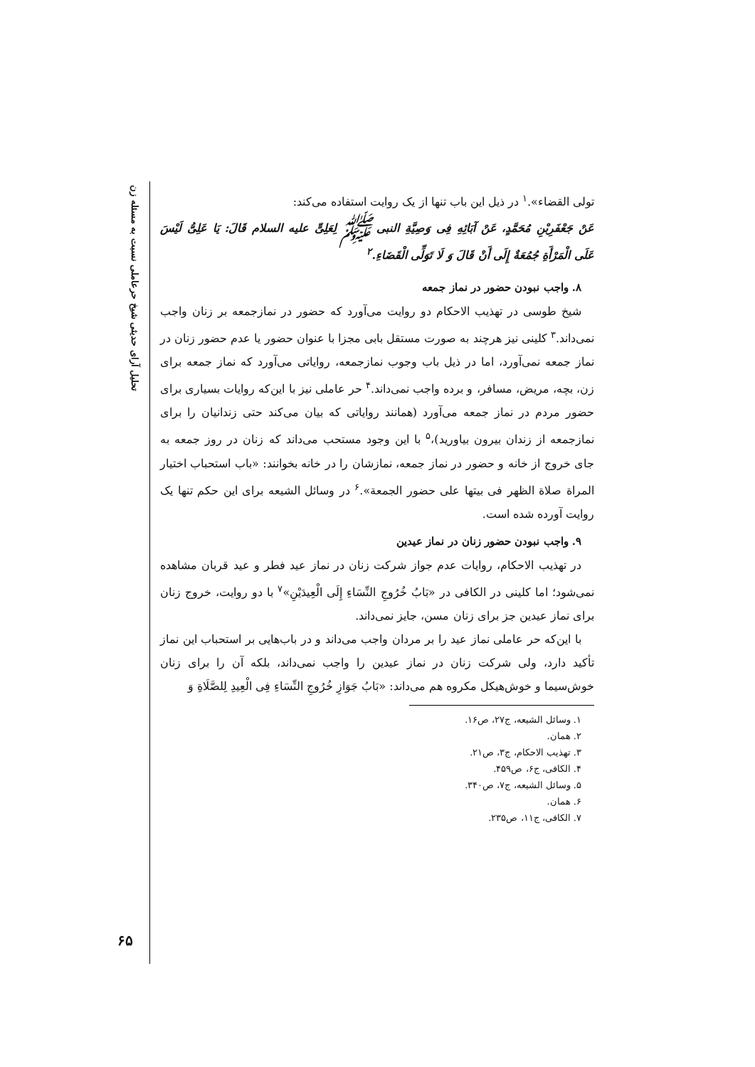تحلیل آرای حدیثی شیخ حرعاملی نسبت به مسئله زن
۶۵
تولی القضاء».<sup>۱</sup> در ذیل این باب تنها از یک روایت استفاده می‌کند:
عَنْ جَعْفَرِبْنِ مُحَمَّدٍ، عَنْ آبَائِهِ فِی وَصِیَّةِ النبی ﷺ لِعَلِیٍّ علیه السلام قَالَ: یَا عَلِیُّ لَیْسَ عَلَی الْمَرْأَةِ جُمُعَةٌ إِلَی أَنْ قَالَ وَ لَا تَوَلِّی الْقَضَاءِ.<sup>۲</sup>
۸. واجب نبودن حضور در نماز جمعه
شیخ طوسی در تهذیب الاحکام دو روایت می‌آورد که حضور در نمازجمعه بر زنان واجب نمی‌داند.<sup>۳</sup> کلینی نیز هرچند به صورت مستقل بابی مجزا با عنوان حضور یا عدم حضور زنان در نماز جمعه نمی‌آورد، اما در ذیل باب وجوب نمازجمعه، روایاتی می‌آورد که نماز جمعه برای زن، بچه، مریض، مسافر، و برده واجب نمی‌داند.<sup>۴</sup> حر عاملی نیز با این‌که روایات بسیاری برای حضور مردم در نماز جمعه می‌آورد (همانند روایاتی که بیان می‌کند حتی زندانیان را برای نمازجمعه از زندان بیرون بیاورید)،<sup>۵</sup> با این وجود مستحب می‌داند که زنان در روز جمعه به جای خروج از خانه و حضور در نماز جمعه، نمازشان را در خانه بخوانند: «باب استحباب اختیار المراة صلاة الظهر فی بیتها علی حضور الجمعة».<sup>۶</sup> در وسائل الشیعه برای این حکم تنها یک روایت آورده شده است.
۹. واجب نبودن حضور زنان در نماز عیدین
در تهذیب الاحکام، روایات عدم جواز شرکت زنان در نماز عید فطر و عید قربان مشاهده نمی‌شود؛ اما کلینی در الکافی در «بَابُ خُرُوجِ النِّسَاءِ إِلَی الْعِیدَیْنِ»<sup>۷</sup> با دو روایت، خروج زنان برای نماز عیدین جز برای زنان مسن، جایز نمی‌داند.
با این‌که حر عاملی نماز عید را بر مردان واجب می‌داند و در باب‌هایی بر استحباب این نماز تأکید دارد، ولی شرکت زنان در نماز عیدین را واجب نمی‌داند، بلکه آن را برای زنان خوش‌سیما و خوش‌هیکل مکروه هم می‌داند: «بَابُ جَوَازِ خُرُوجِ النِّسَاءِ فِی الْعِیدِ لِلصَّلَاةِ وَ
۱. وسائل الشیعه، ج۲۷، ص۱۶.
۲. همان.
۳. تهذیب الاحکام، ج۳، ص۲۱.
۴. الکافی، ج۶، ص۴۵۹.
۵. وسائل الشیعه، ج۷، ص۳۴۰.
۶. همان.
۷. الکافی، ج۱۱، ص۲۳۵.